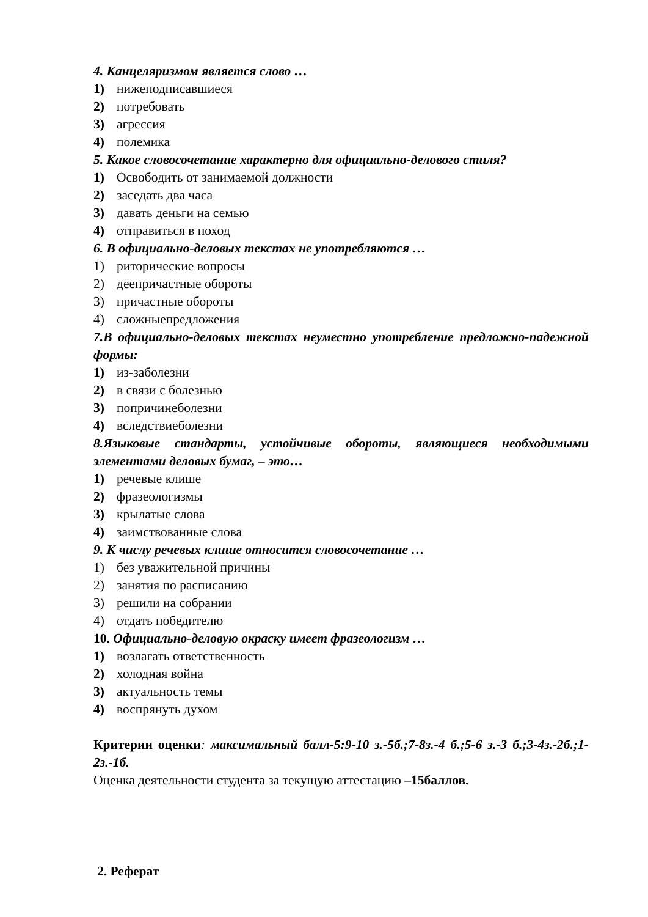4. Канцеляризмом является слово …
1) нижеподписавшиеся
2) потребовать
3) агрессия
4) полемика
5. Какое словосочетание характерно для официально-делового стиля?
1) Освободить от занимаемой должности
2) заседать два часа
3) давать деньги на семью
4) отправиться в поход
6. В официально-деловых текстах не употребляются …
1) риторические вопросы
2) деепричастные обороты
3) причастные обороты
4) сложныепредложения
7.В официально-деловых текстах неуместно употребление предложно-падежной формы:
1) из-заболезни
2) в связи с болезнью
3) попричинеболезни
4) вследствиеболезни
8.Языковые стандарты, устойчивые обороты, являющиеся необходимыми элементами деловых бумаг, – это…
1) речевые клише
2) фразеологизмы
3) крылатые слова
4) заимствованные слова
9. К числу речевых клише относится словосочетание …
1) без уважительной причины
2) занятия по расписанию
3) решили на собрании
4) отдать победителю
10. Официально-деловую окраску имеет фразеологизм …
1) возлагать ответственность
2) холодная война
3) актуальность темы
4) воспрянуть духом
Критерии оценки: максимальный балл-5:9-10 з.-5б.;7-8з.-4 б.;5-6 з.-3 б.;3-4з.-2б.;1-2з.-1б.
Оценка деятельности студента за текущую аттестацию –15баллов.
2. Реферат